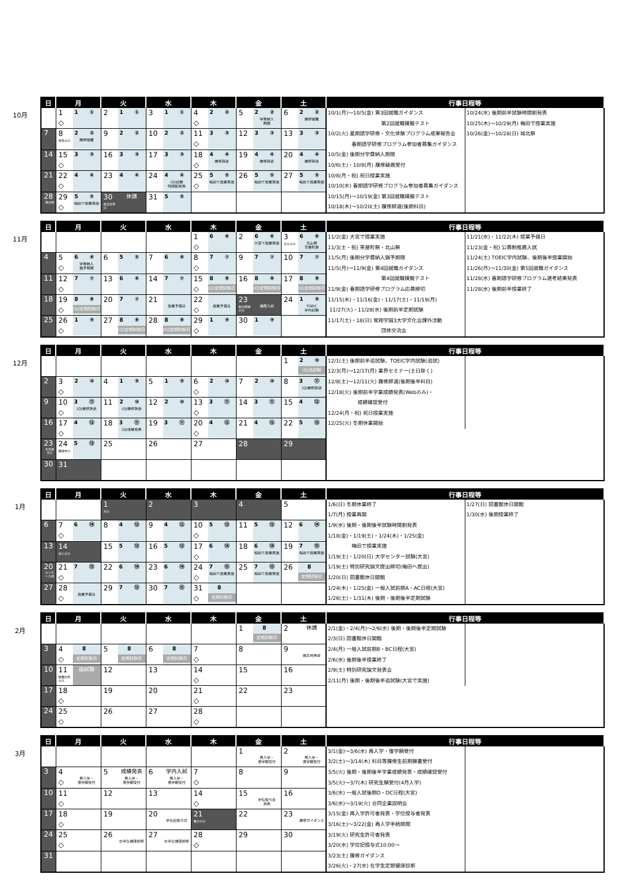10月
| 日 | 月 | 火 | 水 | 木 | 金 | 土 | 行事日程等 |
| --- | --- | --- | --- | --- | --- | --- | --- |
| | 1 ◇ 1 ① | 2 1 ① | 3 1 ① | 4 ◇ 2 ② | 5 2 ② 学費納入 期限 | 6 2 ② 履修疑義 | 10/1(月)～10/5(金) 第3回就職ガイダンス 第2回就職模擬テスト 10/2(火) 夏期語学研修・文化体験プログラム成果報告会 春期語学研修プログラム参加者募集ガイダンス 10/5(金) 後期分学費納入期限 10/6(土)・10/8(月) 履修疑義受付 10/8(月・祝) 祝日授業実施 10/10(水) 春期語学研修プログラム参加者募集ガイダンス 10/15(月)～10/19(金) 第3回就職模擬テスト 10/18(木)～10/20(土) 履修辞退(後期科目) 10/24(水) 後期前半試験時間割発表 10/25(木)～10/29(月) 梅田で授業実施 10/26(金)～10/28(日) 城北祭 |
| 7 | 8 体育の日 2 ② 履修疑義 | 9 2 ② | 10 2 ② | 11 ◇ 3 ③ | 12 3 ③ | 13 3 ③ | |
| 14 | 15 ◇ 3 ③ | 16 3 ③ | 17 3 ③ | 18 ◇ 4 ④ 履修辞退 | 19 4 ④ 履修辞退 | 20 4 ④ 履修辞退 | |
| 21 | 22 ◇ 4 ④ | 23 4 ④ | 24 4 ④ (Q)試験 時間割発表 | 25 ◇ 5 ⑤ 梅田で授業実施 | 26 5 ⑤ 梅田で授業実施 | 27 5 ⑤ 梅田で授業実施 | |
| 28 城北祭 | 29 ◇ 5 ⑤ 梅田で授業実施 | 30 創立記念日 休講 | 31 5 ⑤ | | | | |
11月
| 日 | 月 | 火 | 水 | 木 | 金 | 土 | 行事日程等 |
| --- | --- | --- | --- | --- | --- | --- | --- |
| | | | | 1 ◇ 6 ⑥ | 2 6 ⑥ 大宮で授業実施 | 3 文化の日 6 ⑥ 北山祭 茶屋町祭 | 11/2(金) 大宮で授業実施 11/3(土・祝) 茶屋町祭・北山祭 11/5(月) 後期分学費納入猶予期限 11/5(月)～11/9(金) 第4回就職ガイダンス 第4回就職模擬テスト 11/9(金) 春期語学研修プログラム応募締切 11/15(木)・11/16(金)・11/17(土)・11/19(月) 11/27(火)・11/28(水) 後期前半定期試験 11/17(土)・18(日) 常翔学園3大学文化会課外活動 団体交流会 11/21(水)・11/22(木) 授業予備日 11/23(金・祝) 公募制推薦入試 11/24(土) TOEIC学内試験、後期後半授業開始 11/26(月)～11/30(金) 第5回就職ガイダンス 11/28(水) 春期語学研修プログラム選考結果発表 11/28(水) 後期前半授業終了 |
| 4 | 5 ◇ 6 ⑥ 学費納入 猶予期限 | 6 5 ⑤ | 7 6 ⑥ | 8 ◇ 7 ⑦ | 9 7 ⑦ | 10 7 ⑦ | |
| 11 | 12 ◇ 7 ⑦ | 13 6 ⑥ | 14 7 ⑦ | 15 ◇ 8 ⑧ (Q)定期試験日 | 16 8 ⑧ (Q)定期試験日 | 17 8 ⑧ (Q)定期試験日 | |
| 18 | 19 ◇ 8 ⑧ (Q)定期試験日 | 20 7 ⑦ | 21 授業予備日 | 22 ◇ 授業予備日 | 23 勤労感謝の日 推薦入試 | 24 1 ⑨ TOEIC 学内試験 | |
| 25 | 26 ◇ 1 ⑨ | 27 8 ⑧ (Q)定期試験日 | 28 8 ⑧ (Q)定期試験日 | 29 ◇ 1 ⑨ | 30 1 ⑨ | | |
12月
| 日 | 月 | 火 | 水 | 木 | 金 | 土 | 行事日程等 |
| --- | --- | --- | --- | --- | --- | --- | --- |
| | | | | | | 1 2 ⑩ (Q)追試験 | 12/1(土) 後期前半追試験、TOEIC学内試験(追試) 12/3(月)～12/17(月) 業界セミナー(土日除く) 12/8(土)～12/11(火) 履修辞退(後期後半科目) 12/18(火) 後期前半学業成績発表(Webのみ)・ 成績確認受付 12/24(月・祝) 祝日授業実施 12/25(火) 冬期休業開始 |
| 2 | 3 ◇ 2 ⑩ | 4 1 ⑨ | 5 1 ⑨ | 6 ◇ 2 ⑩ | 7 2 ⑩ | 8 3 ⑪ (Q)履修辞退 | |
| 9 | 10 ◇ 3 ⑪ (Q)履修辞退 | 11 2 ⑩ (Q)履修辞退 | 12 2 ⑩ | 13 ◇ 3 ⑪ | 14 3 ⑪ | 15 4 ⑫ | |
| 16 | 17 ◇ 4 ⑫ | 18 3 ⑪ (Q)成績発表 | 19 3 ⑪ | 20 ◇ 4 ⑫ | 21 4 ⑫ | 22 5 ⑬ | |
| 23 天皇誕生日 | 24 振替休日 5 ⑬ | 25 | 26 | 27 | 28 | 29 | |
| 30 | 31 | | | | | | |
1月
| 日 | 月 | 火 | 水 | 木 | 金 | 土 | 行事日程等 |
| --- | --- | --- | --- | --- | --- | --- | --- |
| | | 1 元日 | 2 | 3 | 4 | 5 | 1/6(日) 冬期休業終了 1/7(月) 授業再開 1/9(水) 後期・後期後半試験時間割発表 1/18(金)・1/19(土)・1/24(木)・1/25(金) 梅田で授業実施 1/19(土)・1/20(日) 大学センター試験(大宮) 1/19(土) 特別研究論文提出締切(梅田へ提出) 1/20(日) 図書館休日開館 1/24(木)・1/25(金) 一般入試前期A・AC日程(大宮) 1/26(土)・1/31(木) 後期・後期後半定期試験 1/27(日) 図書館休日開館 1/30(水) 後期授業終了 |
| 6 | 7 ◇ 6 ⑭ | 8 4 ⑫ | 9 4 ⑫ | 10 ◇ 5 ⑬ | 11 5 ⑬ | 12 6 ⑭ | |
| 13 | 14 成人の日 | 15 5 ⑬ | 16 5 ⑬ | 17 ◇ 6 ⑭ | 18 6 ⑭ 梅田で授業実施 | 19 7 ⑮ 梅田で授業実施 | |
| 20 センター入試 | 21 ◇ 7 ⑮ | 22 6 ⑭ | 23 6 ⑭ | 24 ◇ 7 ⑮ 梅田で授業実施 | 25 7 ⑮ 梅田で授業実施 | 26 8 定期試験日 | |
| 27 | 28 ◇ 授業予備日 | 29 7 ⑮ | 30 7 ⑮ | 31 ◇ 8 定期試験日 | | | |
2月
| 日 | 月 | 火 | 水 | 木 | 金 | 土 | 行事日程等 |
| --- | --- | --- | --- | --- | --- | --- | --- |
| | | | | | 1 8 定期試験日 | 2 休講 | 2/1(金)・2/4(月)～2/6(水) 後期・後期後半定期試験 2/3(日) 図書館休日開館 2/4(月) 一般入試前期B・BC日程(大宮) 2/6(水) 後期後半授業終了 2/9(土) 特別研究論文発表会 2/11(月) 後期・後期後半追試験(大宮で実施) |
| 3 | 4 ◇ 8 定期試験日 | 5 8 定期試験日 | 6 8 定期試験日 | 7 ◇ | 8 | 9 論文発表会 | |
| 10 | 11 建国記念の日 追試験 | 12 | 13 | 14 ◇ | 15 | 16 | |
| 17 | 18 ◇ | 19 | 20 | 21 ◇ | 22 | 23 | |
| 24 | 25 ◇ | 26 | 27 | 28 ◇ | | | |
3月
| 日 | 月 | 火 | 水 | 木 | 金 | 土 | 行事日程等 |
| --- | --- | --- | --- | --- | --- | --- | --- |
| | | | | | 1 再入学・ 復学願受付 | 2 再入学・ 復学願受付 | 3/1(金)～3/6(水) 再入学・復学願受付 3/2(土)～3/14(木) 科目等履修生前期願書受付 3/5(火) 後期・後期後半学業成績発表・成績確認受付 3/5(火)～3/7(木) 研究生願受付(4月入学) 3/6(水) 一般入試後期D・DC日程(大宮) 3/6(水)～3/19(火) 合同企業説明会 3/15(金) 再入学許可者発表・学位授与者発表 3/16(土)～3/22(金) 再入学手続期間 3/19(火) 研究生許可者発表 3/20(水) 学位記授与式10:00～ 3/23(土) 履修ガイダンス 3/26(火)・27(水) 在学生定期健康診断 |
| 3 | 4 ◇ 再入学・ 復学願受付 | 5 成績発表 再入学・ 復学願受付 | 6 学内入試 再入学・ 復学願受付 | 7 ◇ | 8 | 9 | |
| 10 | 11 ◇ | 12 | 13 | 14 ◇ | 15 学位授与者 発表 | 16 | |
| 17 | 18 ◇ | 19 | 20 学位記授与式 | 21 春分の日 | 22 | 23 履修ガイダンス | |
| 24 | 25 ◇ | 26 在学生健康診断 | 27 在学生健康診断 | 28 ◇ | 29 | 30 | |
| 31 | | | | | | | |